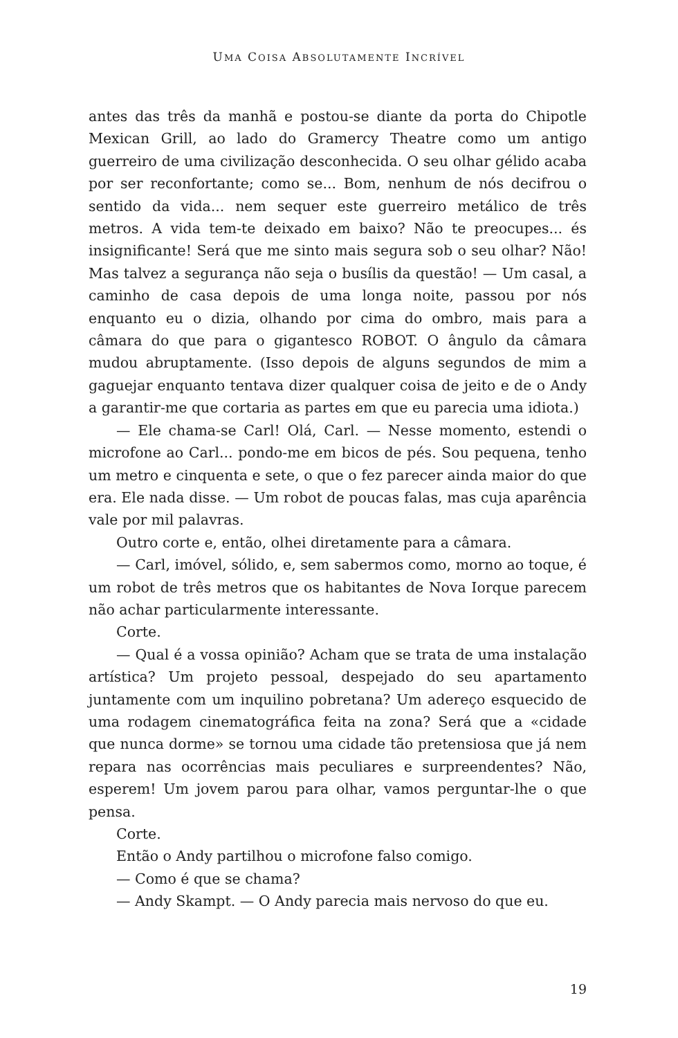UMA COISA ABSOLUTAMENTE INCRÍVEL
antes das três da manhã e postou-se diante da porta do Chipotle Mexican Grill, ao lado do Gramercy Theatre como um antigo guerreiro de uma civilização desconhecida. O seu olhar gélido acaba por ser reconfortante; como se... Bom, nenhum de nós decifrou o sentido da vida... nem sequer este guerreiro metálico de três metros. A vida tem-te deixado em baixo? Não te preocupes... és insignificante! Será que me sinto mais segura sob o seu olhar? Não! Mas talvez a segurança não seja o busílis da questão! — Um casal, a caminho de casa depois de uma longa noite, passou por nós enquanto eu o dizia, olhando por cima do ombro, mais para a câmara do que para o gigantesco ROBOT. O ângulo da câmara mudou abruptamente. (Isso depois de alguns segundos de mim a gaguejar enquanto tentava dizer qualquer coisa de jeito e de o Andy a garantir-me que cortaria as partes em que eu parecia uma idiota.)
— Ele chama-se Carl! Olá, Carl. — Nesse momento, estendi o microfone ao Carl... pondo-me em bicos de pés. Sou pequena, tenho um metro e cinquenta e sete, o que o fez parecer ainda maior do que era. Ele nada disse. — Um robot de poucas falas, mas cuja aparência vale por mil palavras.
Outro corte e, então, olhei diretamente para a câmara.
— Carl, imóvel, sólido, e, sem sabermos como, morno ao toque, é um robot de três metros que os habitantes de Nova Iorque parecem não achar particularmente interessante.
Corte.
— Qual é a vossa opinião? Acham que se trata de uma instalação artística? Um projeto pessoal, despejado do seu apartamento juntamente com um inquilino pobretana? Um adereço esquecido de uma rodagem cinematográfica feita na zona? Será que a «cidade que nunca dorme» se tornou uma cidade tão pretensiosa que já nem repara nas ocorrências mais peculiares e surpreendentes? Não, esperem! Um jovem parou para olhar, vamos perguntar-lhe o que pensa.
Corte.
Então o Andy partilhou o microfone falso comigo.
— Como é que se chama?
— Andy Skampt. — O Andy parecia mais nervoso do que eu.
19